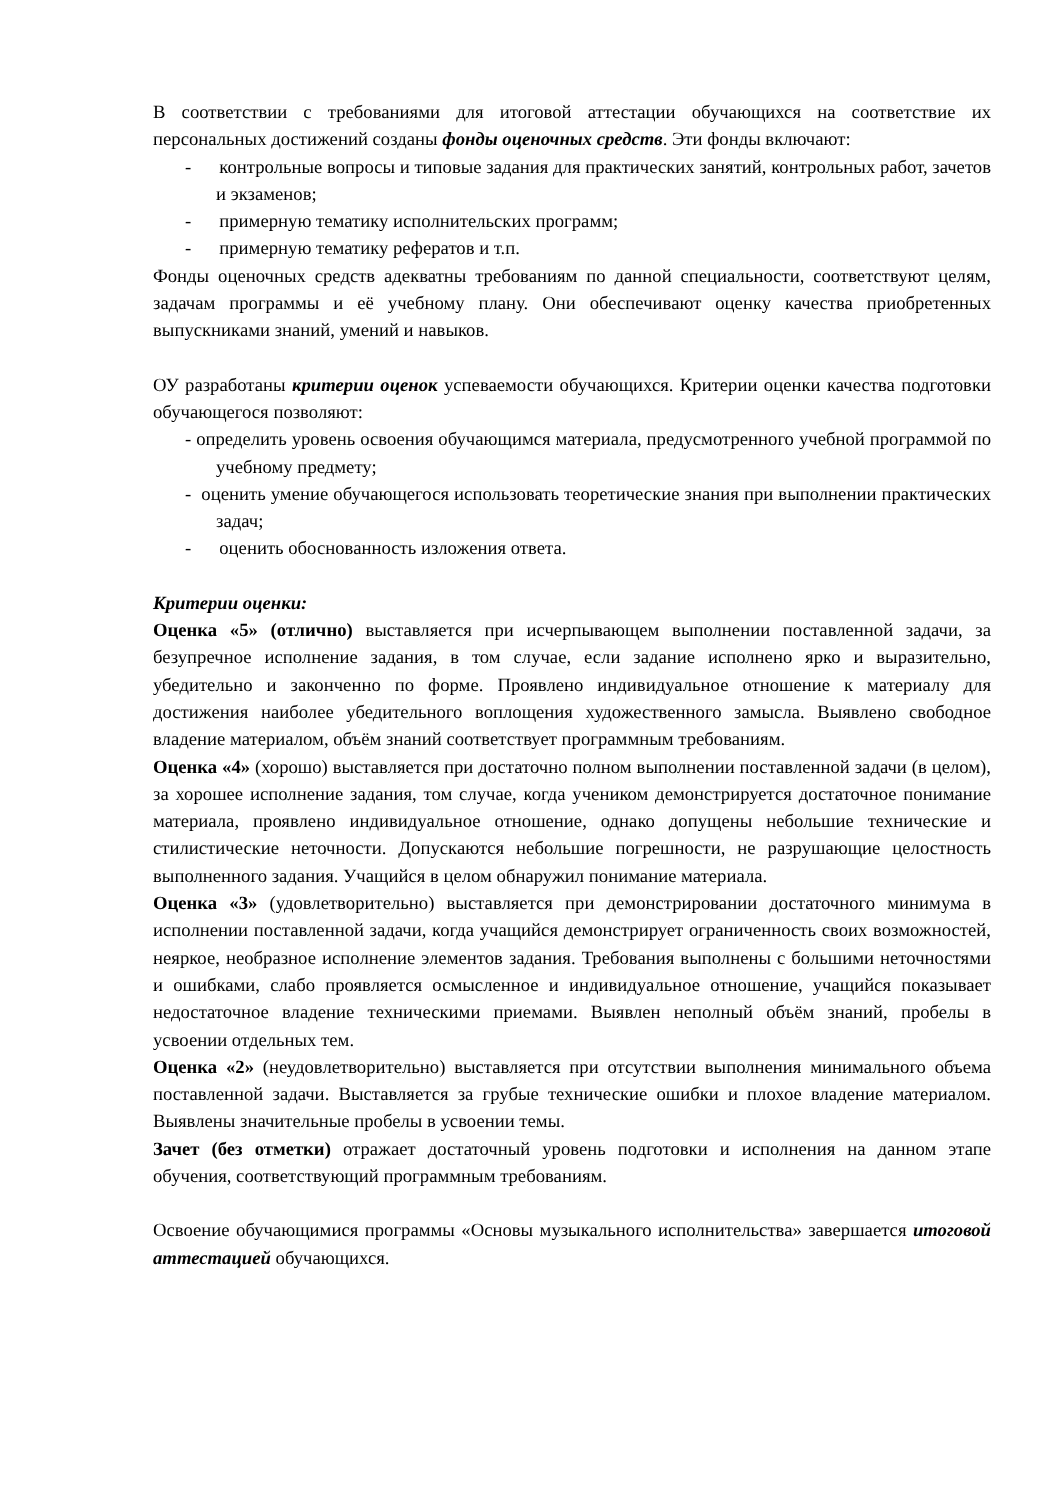В соответствии с требованиями для итоговой аттестации обучающихся на соответствие их персональных достижений созданы фонды оценочных средств. Эти фонды включают:
- контрольные вопросы и типовые задания для практических занятий, контрольных работ, зачетов и экзаменов;
- примерную тематику исполнительских программ;
- примерную тематику рефератов и т.п.
Фонды оценочных средств адекватны требованиям по данной специальности, соответствуют целям, задачам программы и её учебному плану. Они обеспечивают оценку качества приобретенных выпускниками знаний, умений и навыков.
ОУ разработаны критерии оценок успеваемости обучающихся. Критерии оценки качества подготовки обучающегося позволяют:
- определить уровень освоения обучающимся материала, предусмотренного учебной программой по учебному предмету;
- оценить умение обучающегося использовать теоретические знания при выполнении практических задач;
- оценить обоснованность изложения ответа.
Критерии оценки:
Оценка «5» (отлично) выставляется при исчерпывающем выполнении поставленной задачи, за безупречное исполнение задания, в том случае, если задание исполнено ярко и выразительно, убедительно и законченно по форме. Проявлено индивидуальное отношение к материалу для достижения наиболее убедительного воплощения художественного замысла. Выявлено свободное владение материалом, объём знаний соответствует программным требованиям.
Оценка «4» (хорошо) выставляется при достаточно полном выполнении поставленной задачи (в целом), за хорошее исполнение задания, том случае, когда учеником демонстрируется достаточное понимание материала, проявлено индивидуальное отношение, однако допущены небольшие технические и стилистические неточности. Допускаются небольшие погрешности, не разрушающие целостность выполненного задания. Учащийся в целом обнаружил понимание материала.
Оценка «3» (удовлетворительно) выставляется при демонстрировании достаточного минимума в исполнении поставленной задачи, когда учащийся демонстрирует ограниченность своих возможностей, неяркое, необразное исполнение элементов задания. Требования выполнены с большими неточностями и ошибками, слабо проявляется осмысленное и индивидуальное отношение, учащийся показывает недостаточное владение техническими приемами. Выявлен неполный объём знаний, пробелы в усвоении отдельных тем.
Оценка «2» (неудовлетворительно) выставляется при отсутствии выполнения минимального объема поставленной задачи. Выставляется за грубые технические ошибки и плохое владение материалом. Выявлены значительные пробелы в усвоении темы.
Зачет (без отметки) отражает достаточный уровень подготовки и исполнения на данном этапе обучения, соответствующий программным требованиям.
Освоение обучающимися программы «Основы музыкального исполнительства» завершается итоговой аттестацией обучающихся.